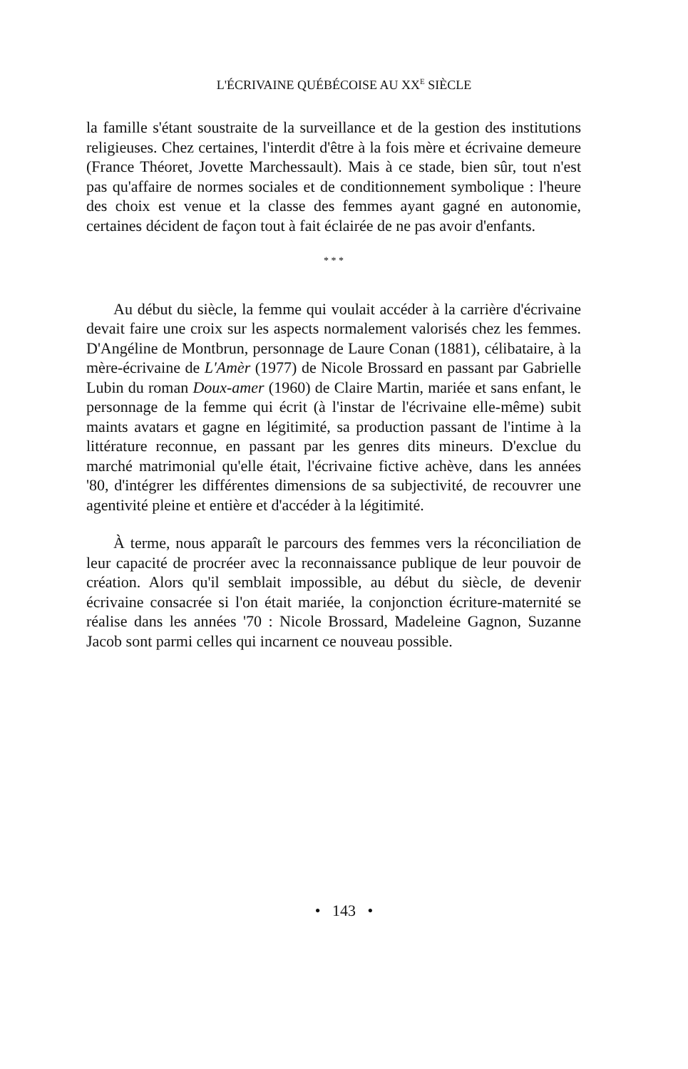L'ÉCRIVAINE QUÉBÉCOISE AU XX<sup>E</sup> SIÈCLE
la famille s'étant soustraite de la surveillance et de la gestion des institutions religieuses. Chez certaines, l'interdit d'être à la fois mère et écrivaine demeure (France Théoret, Jovette Marchessault). Mais à ce stade, bien sûr, tout n'est pas qu'affaire de normes sociales et de conditionnement symbolique : l'heure des choix est venue et la classe des femmes ayant gagné en autonomie, certaines décident de façon tout à fait éclairée de ne pas avoir d'enfants.
* * *
Au début du siècle, la femme qui voulait accéder à la carrière d'écrivaine devait faire une croix sur les aspects normalement valorisés chez les femmes. D'Angéline de Montbrun, personnage de Laure Conan (1881), célibataire, à la mère-écrivaine de L'Amèr (1977) de Nicole Brossard en passant par Gabrielle Lubin du roman Doux-amer (1960) de Claire Martin, mariée et sans enfant, le personnage de la femme qui écrit (à l'instar de l'écrivaine elle-même) subit maints avatars et gagne en légitimité, sa production passant de l'intime à la littérature reconnue, en passant par les genres dits mineurs. D'exclue du marché matrimonial qu'elle était, l'écrivaine fictive achève, dans les années '80, d'intégrer les différentes dimensions de sa subjectivité, de recouvrer une agentivité pleine et entière et d'accéder à la légitimité.
À terme, nous apparaît le parcours des femmes vers la réconciliation de leur capacité de procréer avec la reconnaissance publique de leur pouvoir de création. Alors qu'il semblait impossible, au début du siècle, de devenir écrivaine consacrée si l'on était mariée, la conjonction écriture-maternité se réalise dans les années '70 : Nicole Brossard, Madeleine Gagnon, Suzanne Jacob sont parmi celles qui incarnent ce nouveau possible.
• 143 •